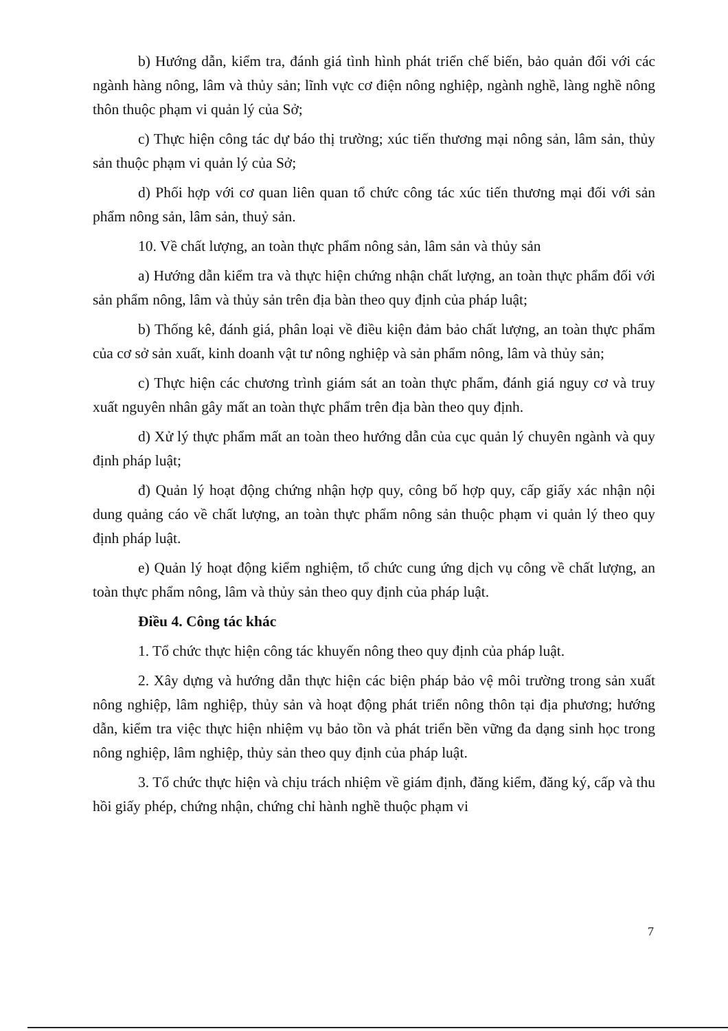b) Hướng dẫn, kiểm tra, đánh giá tình hình phát triển chế biến, bảo quản đối với các ngành hàng nông, lâm và thủy sản; lĩnh vực cơ điện nông nghiệp, ngành nghề, làng nghề nông thôn thuộc phạm vi quản lý của Sở;
c) Thực hiện công tác dự báo thị trường; xúc tiến thương mại nông sản, lâm sản, thủy sản thuộc phạm vi quản lý của Sở;
d) Phối hợp với cơ quan liên quan tổ chức công tác xúc tiến thương mại đối với sản phẩm nông sản, lâm sản, thuỷ sản.
10. Về chất lượng, an toàn thực phẩm nông sản, lâm sản và thủy sản
a) Hướng dẫn kiểm tra và thực hiện chứng nhận chất lượng, an toàn thực phẩm đối với sản phẩm nông, lâm và thủy sản trên địa bàn theo quy định của pháp luật;
b) Thống kê, đánh giá, phân loại về điều kiện đảm bảo chất lượng, an toàn thực phẩm của cơ sở sản xuất, kinh doanh vật tư nông nghiệp và sản phẩm nông, lâm và thủy sản;
c) Thực hiện các chương trình giám sát an toàn thực phẩm, đánh giá nguy cơ và truy xuất nguyên nhân gây mất an toàn thực phẩm trên địa bàn theo quy định.
d) Xử lý thực phẩm mất an toàn theo hướng dẫn của cục quản lý chuyên ngành và quy định pháp luật;
đ) Quản lý hoạt động chứng nhận hợp quy, công bố hợp quy, cấp giấy xác nhận nội dung quảng cáo về chất lượng, an toàn thực phẩm nông sản thuộc phạm vi quản lý theo quy định pháp luật.
e) Quản lý hoạt động kiểm nghiệm, tổ chức cung ứng dịch vụ công về chất lượng, an toàn thực phẩm nông, lâm và thủy sản theo quy định của pháp luật.
Điều 4. Công tác khác
1. Tổ chức thực hiện công tác khuyến nông theo quy định của pháp luật.
2. Xây dựng và hướng dẫn thực hiện các biện pháp bảo vệ môi trường trong sản xuất nông nghiệp, lâm nghiệp, thủy sản và hoạt động phát triển nông thôn tại địa phương; hướng dẫn, kiểm tra việc thực hiện nhiệm vụ bảo tồn và phát triển bền vững đa dạng sinh học trong nông nghiệp, lâm nghiệp, thủy sản theo quy định của pháp luật.
3. Tổ chức thực hiện và chịu trách nhiệm về giám định, đăng kiểm, đăng ký, cấp và thu hồi giấy phép, chứng nhận, chứng chỉ hành nghề thuộc phạm vi
7